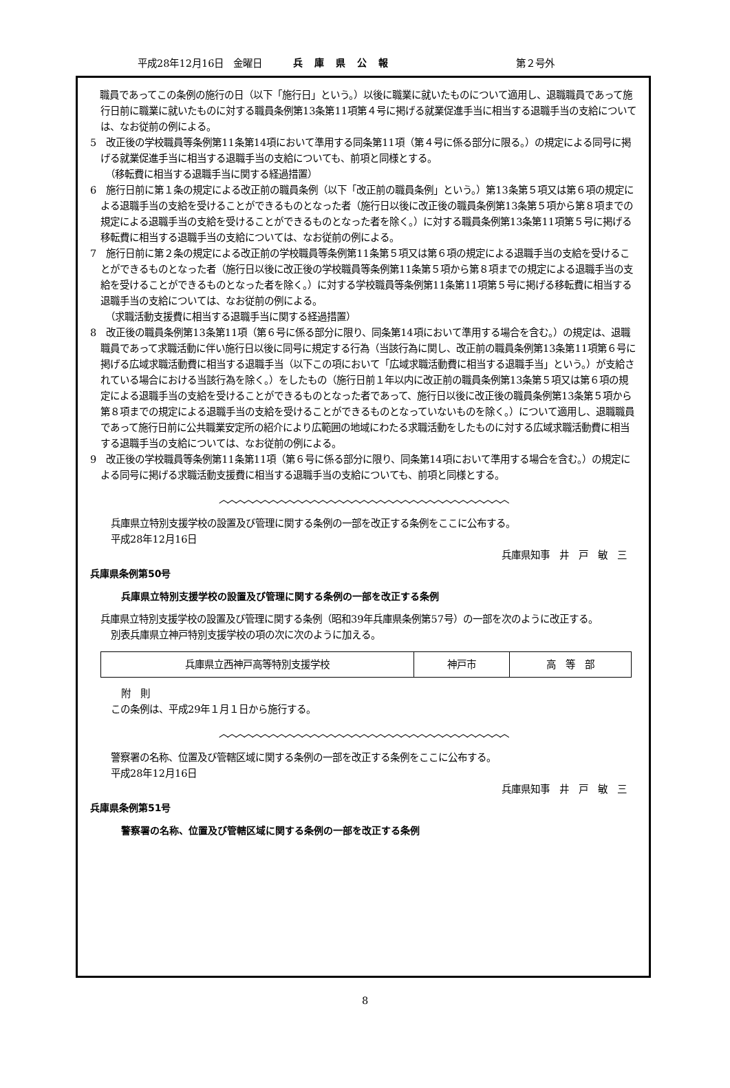平成28年12月16日　金曜日 兵 庫 県 公 報 第２号外
　職員であってこの条例の施行の日（以下「施行日」という。）以後に職業に就いたものについて適用し、退職職員であって施行日前に職業に就いたものに対する職員条例第13条第11項第４号に掲げる就業促進手当に相当する退職手当の支給については、なお従前の例による。
5　改正後の学校職員等条例第11条第14項において準用する同条第11項（第４号に係る部分に限る。）の規定による同号に掲げる就業促進手当に相当する退職手当の支給についても、前項と同様とする。
（移転費に相当する退職手当に関する経過措置）
6　施行日前に第１条の規定による改正前の職員条例（以下「改正前の職員条例」という。）第13条第５項又は第６項の規定による退職手当の支給を受けることができるものとなった者（施行日以後に改正後の職員条例第13条第５項から第８項までの規定による退職手当の支給を受けることができるものとなった者を除く。）に対する職員条例第13条第11項第５号に掲げる移転費に相当する退職手当の支給については、なお従前の例による。
7　施行日前に第２条の規定による改正前の学校職員等条例第11条第５項又は第６項の規定による退職手当の支給を受けることができるものとなった者（施行日以後に改正後の学校職員等条例第11条第５項から第８項までの規定による退職手当の支給を受けることができるものとなった者を除く。）に対する学校職員等条例第11条第11項第５号に掲げる移転費に相当する退職手当の支給については、なお従前の例による。
（求職活動支援費に相当する退職手当に関する経過措置）
8　改正後の職員条例第13条第11項（第６号に係る部分に限り、同条第14項において準用する場合を含む。）の規定は、退職職員であって求職活動に伴い施行日以後に同号に規定する行為（当該行為に関し、改正前の職員条例第13条第11項第６号に掲げる広域求職活動費に相当する退職手当（以下この項において「広域求職活動費に相当する退職手当」という。）が支給されている場合における当該行為を除く。）をしたもの（施行日前１年以内に改正前の職員条例第13条第５項又は第６項の規定による退職手当の支給を受けることができるものとなった者であって、施行日以後に改正後の職員条例第13条第５項から第８項までの規定による退職手当の支給を受けることができるものとなっていないものを除く。）について適用し、退職職員であって施行日前に公共職業安定所の紹介により広範囲の地域にわたる求職活動をしたものに対する広域求職活動費に相当する退職手当の支給については、なお従前の例による。
9　改正後の学校職員等条例第11条第11項（第６号に係る部分に限り、同条第14項において準用する場合を含む。）の規定による同号に掲げる求職活動支援費に相当する退職手当の支給についても、前項と同様とする。
︿︿︿︿︿︿︿︿︿︿︿︿︿︿︿︿︿︿︿︿︿︿︿︿︿︿︿︿︿︿︿︿︿︿︿
兵庫県立特別支援学校の設置及び管理に関する条例の一部を改正する条例をここに公布する。
平成28年12月16日
兵庫県知事　井　戸　敏　三
兵庫県条例第50号
兵庫県立特別支援学校の設置及び管理に関する条例の一部を改正する条例
兵庫県立特別支援学校の設置及び管理に関する条例（昭和39年兵庫県条例第57号）の一部を次のように改正する。
別表兵庫県立神戸特別支援学校の項の次に次のように加える。
| 兵庫県立西神戸高等特別支援学校 | 神戸市 | 高 等 部 |
附　則
この条例は、平成29年１月１日から施行する。
︿︿︿︿︿︿︿︿︿︿︿︿︿︿︿︿︿︿︿︿︿︿︿︿︿︿︿︿︿︿︿︿︿︿︿
警察署の名称、位置及び管轄区域に関する条例の一部を改正する条例をここに公布する。
平成28年12月16日
兵庫県知事　井　戸　敏　三
兵庫県条例第51号
警察署の名称、位置及び管轄区域に関する条例の一部を改正する条例
8